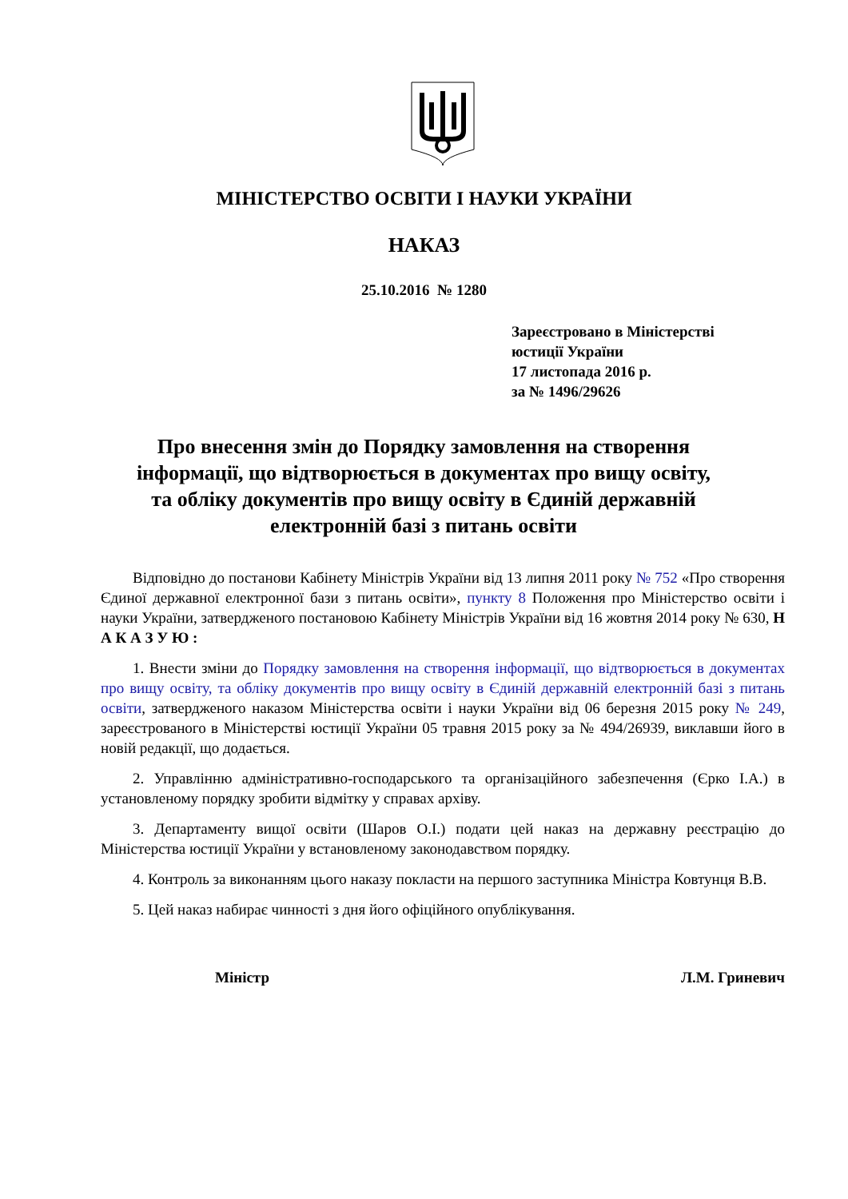МІНІСТЕРСТВО ОСВІТИ І НАУКИ УКРАЇНИ
НАКАЗ
25.10.2016 № 1280
Зареєстровано в Міністерстві
юстиції України
17 листопада 2016 р.
за № 1496/29626
Про внесення змін до Порядку замовлення на створення інформації, що відтворюється в документах про вищу освіту, та обліку документів про вищу освіту в Єдиній державній електронній базі з питань освіти
Відповідно до постанови Кабінету Міністрів України від 13 липня 2011 року № 752 «Про створення Єдиної державної електронної бази з питань освіти», пункту 8 Положення про Міністерство освіти і науки України, затвердженого постановою Кабінету Міністрів України від 16 жовтня 2014 року № 630, Н А К А З У Ю :
1. Внести зміни до Порядку замовлення на створення інформації, що відтворюється в документах про вищу освіту, та обліку документів про вищу освіту в Єдиній державній електронній базі з питань освіти, затвердженого наказом Міністерства освіти і науки України від 06 березня 2015 року № 249, зареєстрованого в Міністерстві юстиції України 05 травня 2015 року за № 494/26939, виклавши його в новій редакції, що додається.
2. Управлінню адміністративно-господарського та організаційного забезпечення (Єрко І.А.) в установленому порядку зробити відмітку у справах архіву.
3. Департаменту вищої освіти (Шаров О.І.) подати цей наказ на державну реєстрацію до Міністерства юстиції України у встановленому законодавством порядку.
4. Контроль за виконанням цього наказу покласти на першого заступника Міністра Ковтунця В.В.
5. Цей наказ набирає чинності з дня його офіційного опублікування.
Міністр Л.М. Гриневич